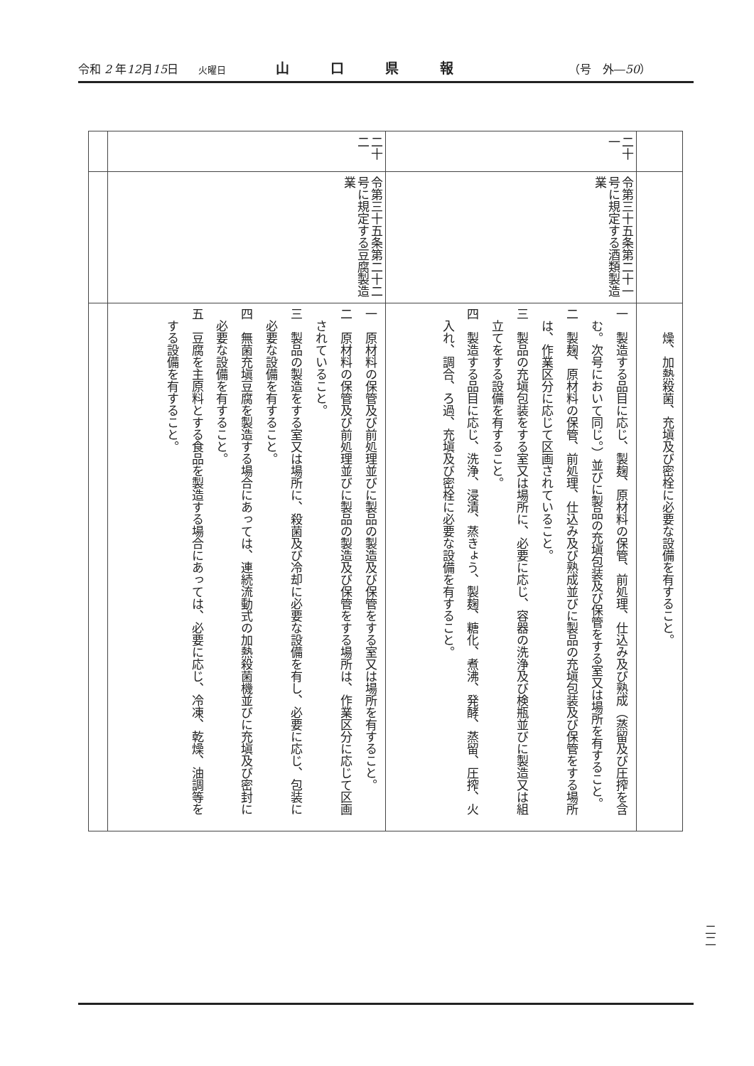令和 2 年12月15日 火曜日 山口県報 （号　外―50）
| | | 燥、加熱殺菌、充塡及び密栓に必要な設備を有すること。 |
| 二十一 | 令第三十五条第二十一号に規定する酒類製造業 | 一 製造する品目に応じ、製麹、原材料の保管、前処理、仕込み及び熟成（蒸留及び圧搾を含む。次号において同じ。）並びに製品の充塡包装及び保管をする室又は場所を有すること。 二 製麹、原材料の保管、前処理、仕込み及び熟成並びに製品の充塡包装及び保管をする場所は、作業区分に応じて区画されていること。 三 製品の充塡包装をする室又は場所に、必要に応じ、容器の洗浄及び検瓶並びに製造又は組立てをする設備を有すること。 四 製造する品目に応じ、洗浄、浸漬、蒸きょう、製麹、糖化、煮沸、発酵、蒸留、圧搾、火入れ、調合、ろ過、充塡及び密栓に必要な設備を有すること。 |
| 二十二 | 令第三十五条第二十二号に規定する豆腐製造業 | 一 原材料の保管及び前処理並びに製品の製造及び保管をする室又は場所を有すること。 二 原材料の保管及び前処理並びに製品の製造及び保管をする場所は、作業区分に応じて区画されていること。 三 製品の製造をする室又は場所に、殺菌及び冷却に必要な設備を有し、必要に応じ、包装に必要な設備を有すること。 四 無菌充塡豆腐を製造する場合にあっては、連続流動式の加熱殺菌機並びに充塡及び密封に必要な設備を有すること。 五 豆腐を主原料とする食品を製造する場合にあっては、必要に応じ、冷凍、乾燥、油調等をする設備を有すること。 |
二二